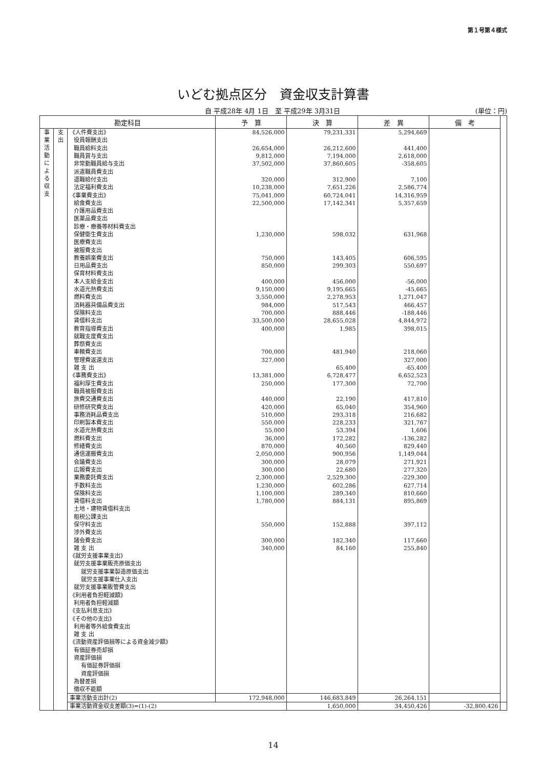第１号第４様式
いどむ拠点区分　資金収支計算書
自 平成28年 4月 1日　至 平成29年 3月31日
(単位：円)
| 勘定科目 | | | 予 算 | 決 算 | 差 異 | 備 考 | |
| --- | --- | --- | --- | --- | --- | --- | --- |
| 事業活動による収支 | 支出 | 《人件費支出》 | 84,526,000 | 79,231,331 | 5,294,669 | | |
| | | 役員報酬支出 | | | | | |
| | | 職員給料支出 | 26,654,000 | 26,212,600 | 441,400 | | |
| | | 職員賞与支出 | 9,812,000 | 7,194,000 | 2,618,000 | | |
| | | 非常勤職員給与支出 | 37,502,000 | 37,860,605 | -358,605 | | |
| | | 派遣職員費支出 | | | | | |
| | | 退職給付支出 | 320,000 | 312,900 | 7,100 | | |
| | | 法定福利費支出 | 10,238,000 | 7,651,226 | 2,586,774 | | |
| | | 《事業費支出》 | 75,041,000 | 60,724,041 | 14,316,959 | | |
| | | 給食費支出 | 22,500,000 | 17,142,341 | 5,357,659 | | |
| | | 介護用品費支出 | | | | | |
| | | 医薬品費支出 | | | | | |
| | | 診療・療養等材料費支出 | | | | | |
| | | 保健衛生費支出 | 1,230,000 | 598,032 | 631,968 | | |
| | | 医療費支出 | | | | | |
| | | 被服費支出 | | | | | |
| | | 教養娯楽費支出 | 750,000 | 143,405 | 606,595 | | |
| | | 日用品費支出 | 850,000 | 299,303 | 550,697 | | |
| | | 保育材料費支出 | | | | | |
| | | 本人支給金支出 | 400,000 | 456,000 | -56,000 | | |
| | | 水道光熱費支出 | 9,150,000 | 9,195,665 | -45,665 | | |
| | | 燃料費支出 | 3,550,000 | 2,278,953 | 1,271,047 | | |
| | | 消耗器具備品費支出 | 984,000 | 517,543 | 466,457 | | |
| | | 保険料支出 | 700,000 | 888,446 | -188,446 | | |
| | | 賃借料支出 | 33,500,000 | 28,655,028 | 4,844,972 | | |
| | | 教育指導費支出 | 400,000 | 1,985 | 398,015 | | |
| | | 就職支度費支出 | | | | | |
| | | 葬祭費支出 | | | | | |
| | | 車輌費支出 | 700,000 | 481,940 | 218,060 | | |
| | | 管理費返還支出 | 327,000 | | 327,000 | | |
| | | 雑 支 出 | | 65,400 | -65,400 | | |
| | | 《事務費支出》 | 13,381,000 | 6,728,477 | 6,652,523 | | |
| | | 福利厚生費支出 | 250,000 | 177,300 | 72,700 | | |
| | | 職員被服費支出 | | | | | |
| | | 旅費交通費支出 | 440,000 | 22,190 | 417,810 | | |
| | | 研修研究費支出 | 420,000 | 65,040 | 354,960 | | |
| | | 事務消耗品費支出 | 510,000 | 293,318 | 216,682 | | |
| | | 印刷製本費支出 | 550,000 | 228,233 | 321,767 | | |
| | | 水道光熱費支出 | 55,000 | 53,394 | 1,606 | | |
| | | 燃料費支出 | 36,000 | 172,282 | -136,282 | | |
| | | 修繕費支出 | 870,000 | 40,560 | 829,440 | | |
| | | 通信運搬費支出 | 2,050,000 | 900,956 | 1,149,044 | | |
| | | 会議費支出 | 300,000 | 28,079 | 271,921 | | |
| | | 広報費支出 | 300,000 | 22,680 | 277,320 | | |
| | | 業務委託費支出 | 2,300,000 | 2,529,300 | -229,300 | | |
| | | 手数料支出 | 1,230,000 | 602,286 | 627,714 | | |
| | | 保険料支出 | 1,100,000 | 289,340 | 810,660 | | |
| | | 賃借料支出 | 1,780,000 | 884,131 | 895,869 | | |
| | | 土地・建物賃借料支出 | | | | | |
| | | 租税公課支出 | | | | | |
| | | 保守料支出 | 550,000 | 152,888 | 397,112 | | |
| | | 渉外費支出 | | | | | |
| | | 諸会費支出 | 300,000 | 182,340 | 117,660 | | |
| | | 雑 支 出 | 340,000 | 84,160 | 255,840 | | |
| | | 《就労支援事業支出》 | | | | | |
| | | 就労支援事業販売原価支出 | | | | | |
| | | 就労支援事業製造原価支出 | | | | | |
| | | 就労支援事業仕入支出 | | | | | |
| | | 就労支援事業販管費支出 | | | | | |
| | | 《利用者負担軽減額》 | | | | | |
| | | 利用者負担軽減額 | | | | | |
| | | 《支払利息支出》 | | | | | |
| | | 《その他の支出》 | | | | | |
| | | 利用者等外給食費支出 | | | | | |
| | | 雑 支 出 | | | | | |
| | | 《流動資産評価損等による資金減少額》 | | | | | |
| | | 有価証券売却損 | | | | | |
| | | 資産評価損 | | | | | |
| | | 有価証券評価損 | | | | | |
| | | 資産評価損 | | | | | |
| | | 為替差損 | | | | | |
| | | 徴収不能額 | | | | | |
| | | 事業活動支出計(2) | 172,948,000 | 146,683,849 | 26,264,151 | | |
| | | 事業活動資金収支差額(3)=(1)-(2) | | 1,650,000 | 34,450,426 | -32,800,426 | |
14